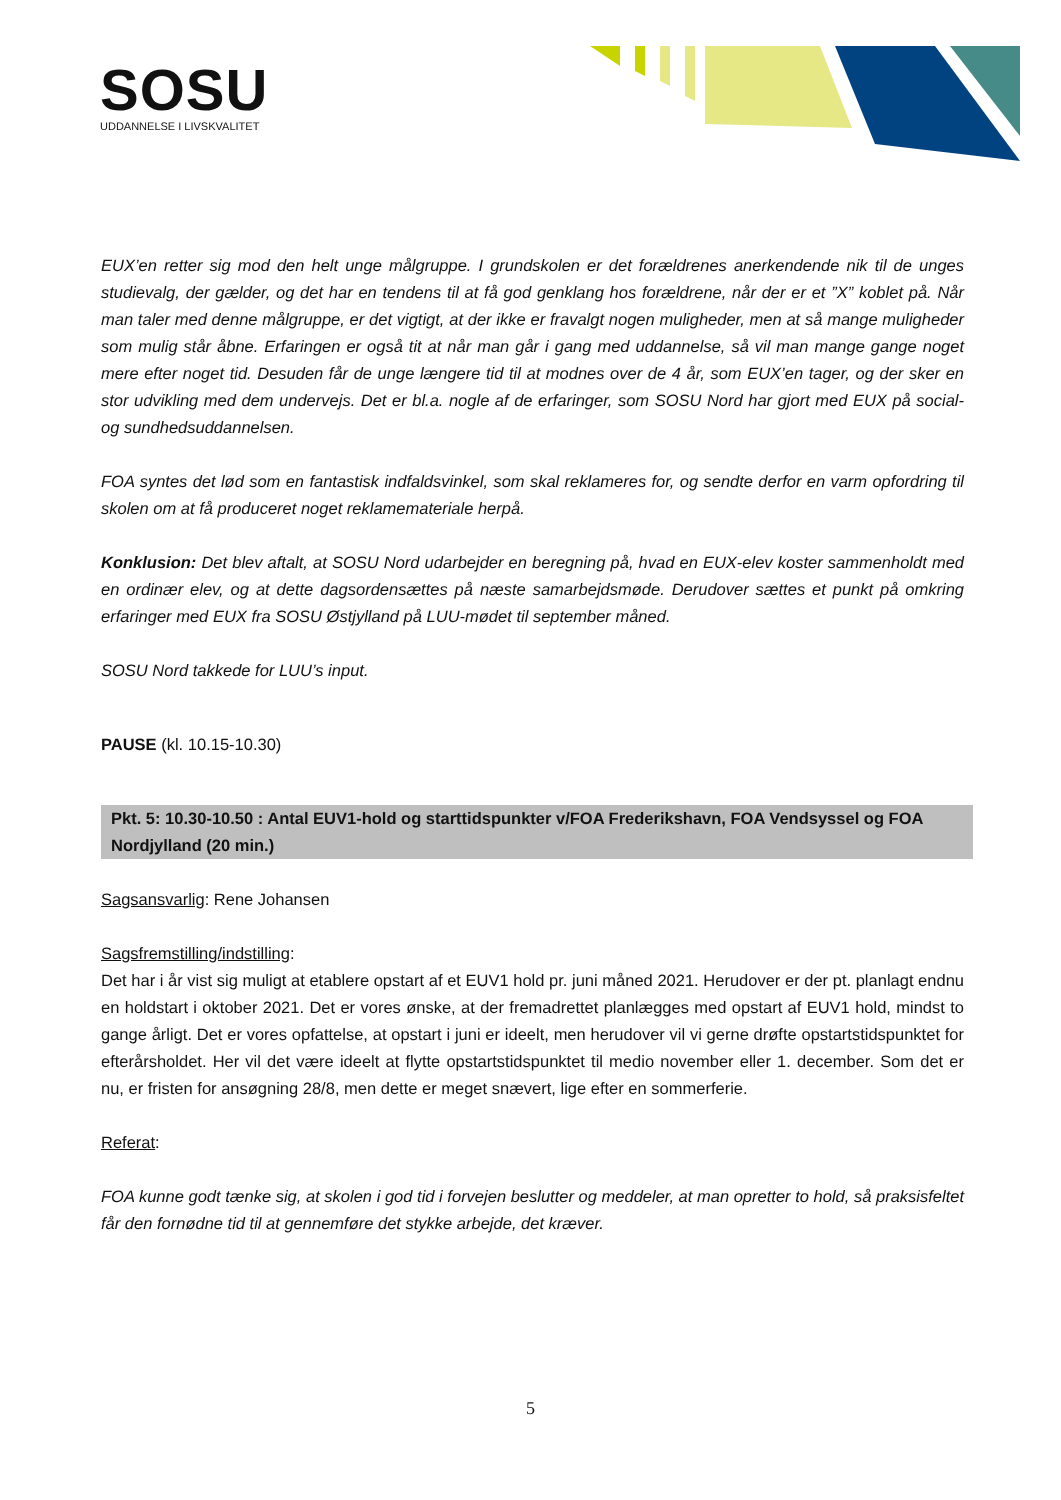SOSU
UDDANNELSE I LIVSKVALITET
EUX’en retter sig mod den helt unge målgruppe. I grundskolen er det forældrenes anerkendende nik til de unges studievalg, der gælder, og det har en tendens til at få god genklang hos forældrene, når der er et ”X” koblet på. Når man taler med denne målgruppe, er det vigtigt, at der ikke er fravalgt nogen muligheder, men at så mange muligheder som mulig står åbne. Erfaringen er også tit at når man går i gang med uddannelse, så vil man mange gange noget mere efter noget tid. Desuden får de unge længere tid til at modnes over de 4 år, som EUX’en tager, og der sker en stor udvikling med dem undervejs. Det er bl.a. nogle af de erfaringer, som SOSU Nord har gjort med EUX på social- og sundhedsuddannelsen.
FOA syntes det lød som en fantastisk indfaldsvinkel, som skal reklameres for, og sendte derfor en varm opfordring til skolen om at få produceret noget reklamemateriale herpå.
Konklusion: Det blev aftalt, at SOSU Nord udarbejder en beregning på, hvad en EUX-elev koster sammenholdt med en ordinær elev, og at dette dagsordensættes på næste samarbejdsmøde. Derudover sættes et punkt på omkring erfaringer med EUX fra SOSU Østjylland på LUU-mødet til september måned.
SOSU Nord takkede for LUU’s input.
PAUSE (kl. 10.15-10.30)
Pkt. 5: 10.30-10.50 : Antal EUV1-hold og starttidspunkter v/FOA Frederikshavn, FOA Vendsyssel og FOA Nordjylland (20 min.)
Sagsansvarlig: Rene Johansen
Sagsfremstilling/indstilling:
Det har i år vist sig muligt at etablere opstart af et EUV1 hold pr. juni måned 2021. Herudover er der pt. planlagt endnu en holdstart i oktober 2021. Det er vores ønske, at der fremadrettet planlægges med opstart af EUV1 hold, mindst to gange årligt. Det er vores opfattelse, at opstart i juni er ideelt, men herudover vil vi gerne drøfte opstartstidspunktet for efterårsholdet. Her vil det være ideelt at flytte opstartstidspunktet til medio november eller 1. december. Som det er nu, er fristen for ansøgning 28/8, men dette er meget snævert, lige efter en sommerferie.
Referat:
FOA kunne godt tænke sig, at skolen i god tid i forvejen beslutter og meddeler, at man opretter to hold, så praksisfeltet får den fornødne tid til at gennemføre det stykke arbejde, det kræver.
5